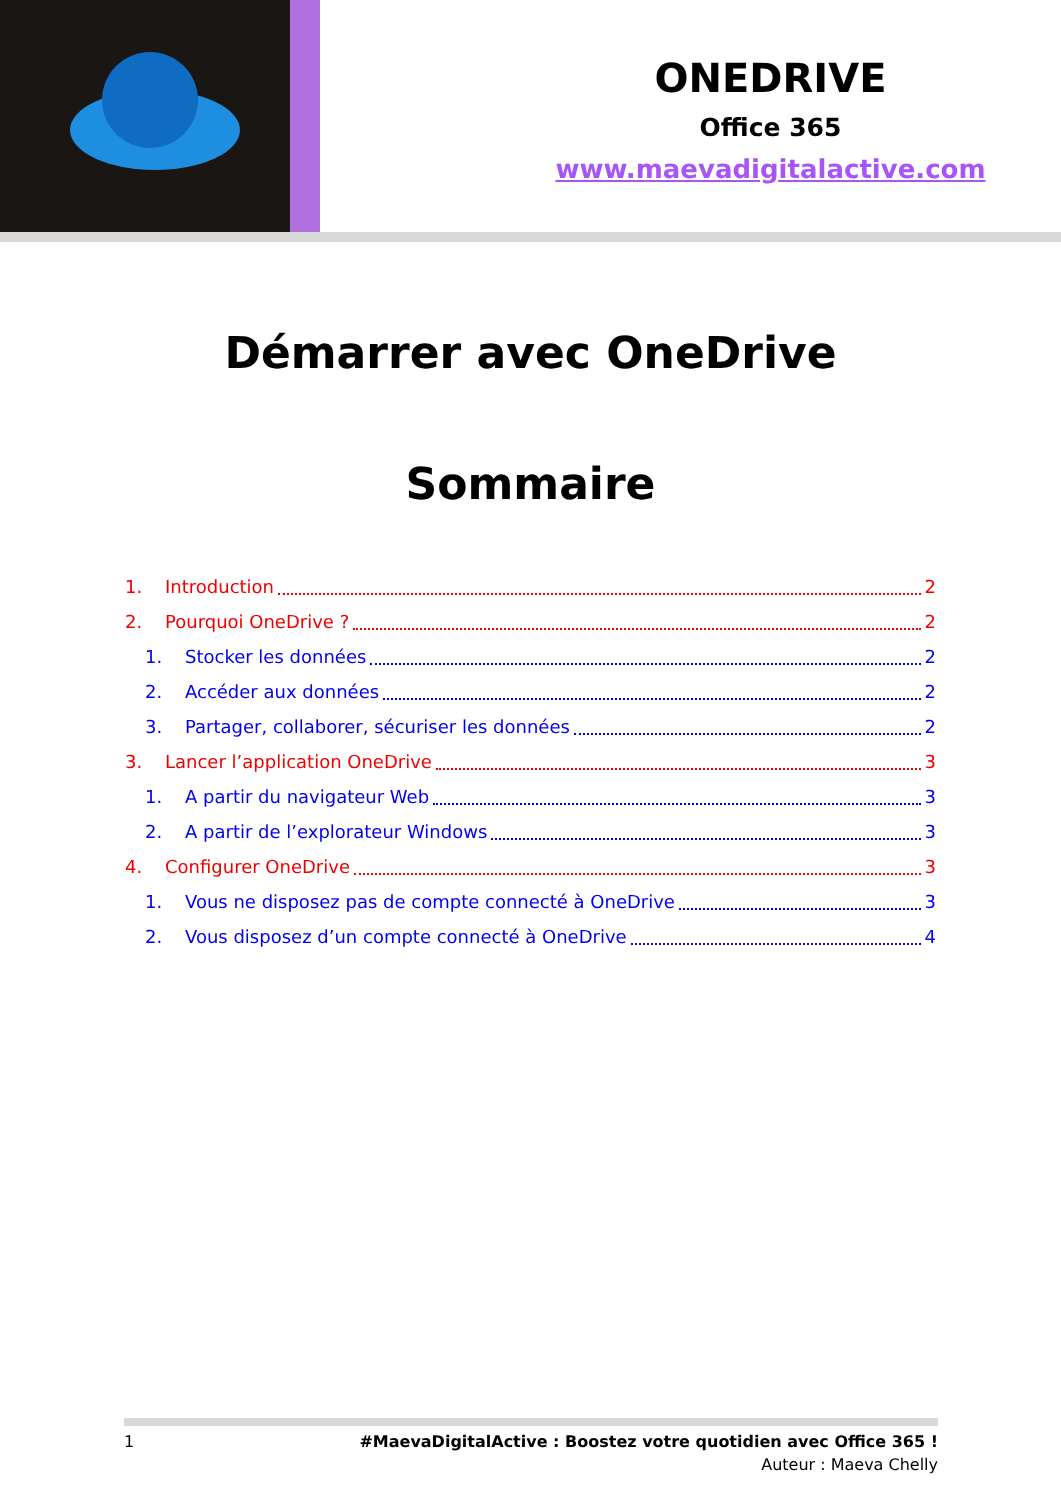ONEDRIVE
Office 365
www.maevadigitalactive.com
Démarrer avec OneDrive
Sommaire
1. Introduction 2
2. Pourquoi OneDrive ? 2
1. Stocker les données 2
2. Accéder aux données 2
3. Partager, collaborer, sécuriser les données 2
3. Lancer l’application OneDrive 3
1. A partir du navigateur Web 3
2. A partir de l’explorateur Windows 3
4. Configurer OneDrive 3
1. Vous ne disposez pas de compte connecté à OneDrive 3
2. Vous disposez d’un compte connecté à OneDrive 4
1 #MaevaDigitalActive : Boostez votre quotidien avec Office 365 !
Auteur : Maeva Chelly